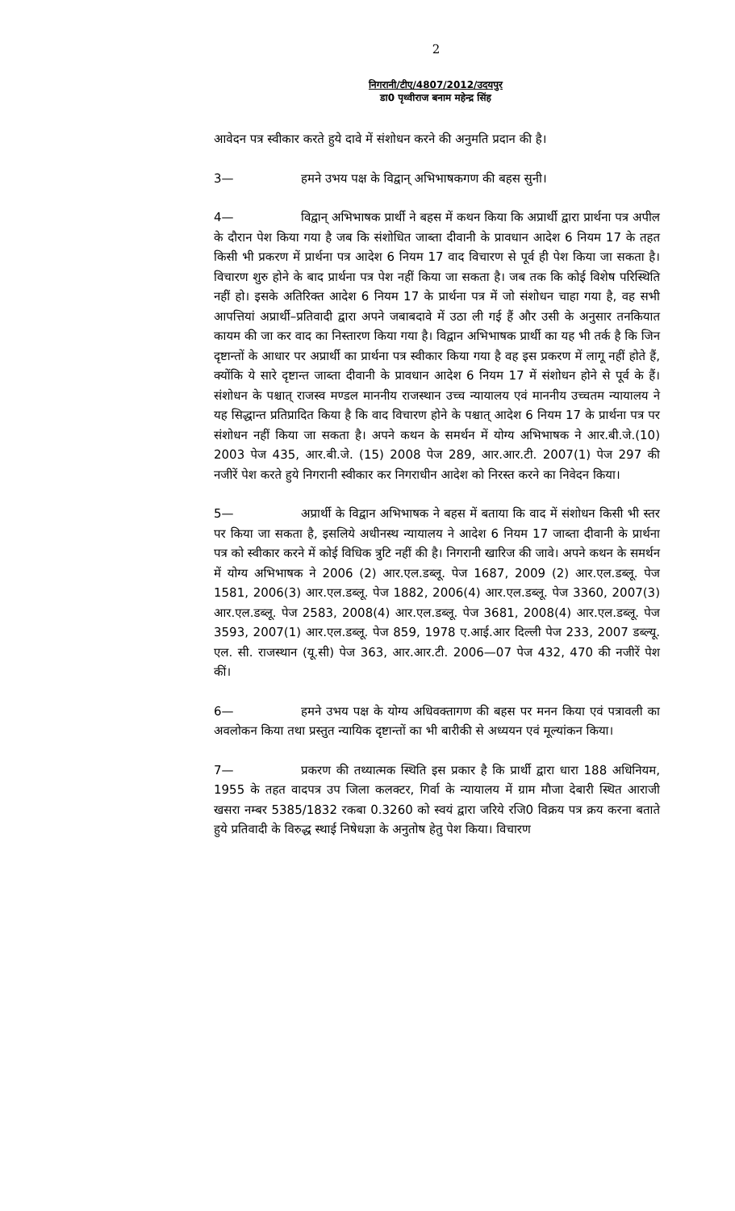2
निगरानी/टीए/4807/2012/उदयपुर
डा0 पृथ्वीराज बनाम महेन्द्र सिंह
आवेदन पत्र स्वीकार करते हुये दावे में संशोधन करने की अनुमति प्रदान की है।
3— हमने उभय पक्ष के विद्वान् अभिभाषकगण की बहस सुनी।
4— विद्वान् अभिभाषक प्रार्थी ने बहस में कथन किया कि अप्रार्थी द्वारा प्रार्थना पत्र अपील के दौरान पेश किया गया है जब कि संशोधित जाब्ता दीवानी के प्रावधान आदेश 6 नियम 17 के तहत किसी भी प्रकरण में प्रार्थना पत्र आदेश 6 नियम 17 वाद विचारण से पूर्व ही पेश किया जा सकता है। विचारण शुरु होने के बाद प्रार्थना पत्र पेश नहीं किया जा सकता है। जब तक कि कोई विशेष परिस्थिति नहीं हो। इसके अतिरिक्त आदेश 6 नियम 17 के प्रार्थना पत्र में जो संशोधन चाहा गया है, वह सभी आपत्तियां अप्रार्थी–प्रतिवादी द्वारा अपने जबाबदावे में उठा ली गई हैं और उसी के अनुसार तनकियात कायम की जा कर वाद का निस्तारण किया गया है। विद्वान अभिभाषक प्रार्थी का यह भी तर्क है कि जिन दृष्टान्तों के आधार पर अप्रार्थी का प्रार्थना पत्र स्वीकार किया गया है वह इस प्रकरण में लागू नहीं होते हैं, क्योंकि ये सारे दृष्टान्त जाब्ता दीवानी के प्रावधान आदेश 6 नियम 17 में संशोधन होने से पूर्व के हैं। संशोधन के पश्चात् राजस्व मण्डल माननीय राजस्थान उच्च न्यायालय एवं माननीय उच्चतम न्यायालय ने यह सिद्धान्त प्रतिप्रादित किया है कि वाद विचारण होने के पश्चात् आदेश 6 नियम 17 के प्रार्थना पत्र पर संशोधन नहीं किया जा सकता है। अपने कथन के समर्थन में योग्य अभिभाषक ने आर.बी.जे.(10) 2003 पेज 435, आर.बी.जे. (15) 2008 पेज 289, आर.आर.टी. 2007(1) पेज 297 की नजीरें पेश करते हुये निगरानी स्वीकार कर निगराधीन आदेश को निरस्त करने का निवेदन किया।
5— अप्रार्थी के विद्वान अभिभाषक ने बहस में बताया कि वाद में संशोधन किसी भी स्तर पर किया जा सकता है, इसलिये अधीनस्थ न्यायालय ने आदेश 6 नियम 17 जाब्ता दीवानी के प्रार्थना पत्र को स्वीकार करने में कोई विधिक त्रुटि नहीं की है। निगरानी खारिज की जावे। अपने कथन के समर्थन में योग्य अभिभाषक ने 2006 (2) आर.एल.डब्लू. पेज 1687, 2009 (2) आर.एल.डब्लू. पेज 1581, 2006(3) आर.एल.डब्लू. पेज 1882, 2006(4) आर.एल.डब्लू. पेज 3360, 2007(3) आर.एल.डब्लू. पेज 2583, 2008(4) आर.एल.डब्लू. पेज 3681, 2008(4) आर.एल.डब्लू. पेज 3593, 2007(1) आर.एल.डब्लू. पेज 859, 1978 ए.आई.आर दिल्ली पेज 233, 2007 डब्ल्यू. एल. सी. राजस्थान (यू.सी) पेज 363, आर.आर.टी. 2006—07 पेज 432, 470 की नजीरें पेश कीं।
6— हमने उभय पक्ष के योग्य अधिवक्तागण की बहस पर मनन किया एवं पत्रावली का अवलोकन किया तथा प्रस्तुत न्यायिक दृष्टान्तों का भी बारीकी से अध्ययन एवं मूल्यांकन किया।
7— प्रकरण की तथ्यात्मक स्थिति इस प्रकार है कि प्रार्थी द्वारा धारा 188 अधिनियम, 1955 के तहत वादपत्र उप जिला कलक्टर, गिर्वा के न्यायालय में ग्राम मौजा देबारी स्थित आराजी खसरा नम्बर 5385/1832 रकबा 0.3260 को स्वयं द्वारा जरिये रजि0 विक्रय पत्र क्रय करना बताते हुये प्रतिवादी के विरुद्ध स्थाई निषेधज्ञा के अनुतोष हेतु पेश किया। विचारण